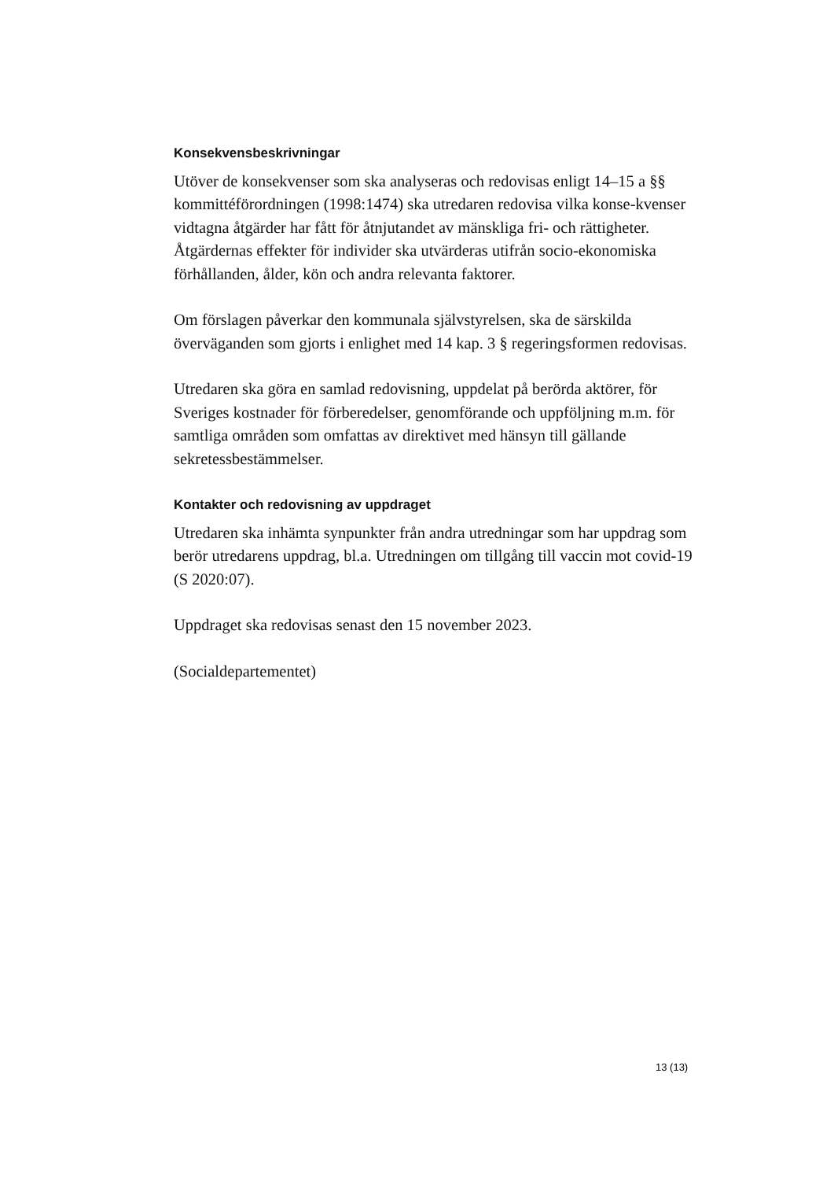Konsekvensbeskrivningar
Utöver de konsekvenser som ska analyseras och redovisas enligt 14–15 a §§ kommittéförordningen (1998:1474) ska utredaren redovisa vilka konse-kvenser vidtagna åtgärder har fått för åtnjutandet av mänskliga fri- och rättigheter. Åtgärdernas effekter för individer ska utvärderas utifrån socio-ekonomiska förhållanden, ålder, kön och andra relevanta faktorer.
Om förslagen påverkar den kommunala självstyrelsen, ska de särskilda överväganden som gjorts i enlighet med 14 kap. 3 § regeringsformen redovisas.
Utredaren ska göra en samlad redovisning, uppdelat på berörda aktörer, för Sveriges kostnader för förberedelser, genomförande och uppföljning m.m. för samtliga områden som omfattas av direktivet med hänsyn till gällande sekretessbestämmelser.
Kontakter och redovisning av uppdraget
Utredaren ska inhämta synpunkter från andra utredningar som har uppdrag som berör utredarens uppdrag, bl.a. Utredningen om tillgång till vaccin mot covid-19 (S 2020:07).
Uppdraget ska redovisas senast den 15 november 2023.
(Socialdepartementet)
13 (13)